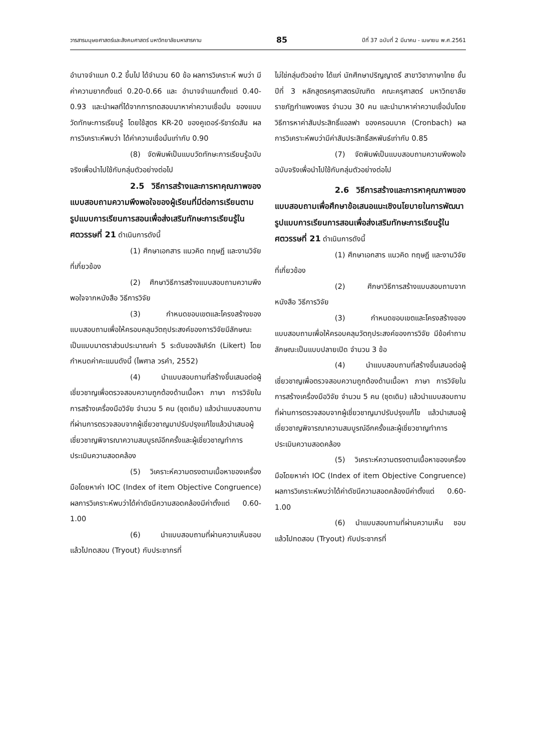วารสารมนุษยศาสตร์และสังคมศาสตร์ มหาวิทยาลัยมหาสารคาม 85 ปีที่ 37 ฉบับที่ 2 มีนาคม - เมษายน พ.ศ.2561
อำนาจจำแนก 0.2 ขึ้นไป ได้จำนวน 60 ข้อ ผลการวิเคราะห์ พบว่า มีค่าความยากตั้งแต่ 0.20-0.66 และ อำนาจจำแนกตั้งแต่ 0.40-0.93 และนำผลที่ได้จากการทดสอบมาหาค่าความเชื่อมั่น ของแบบวัดทักษะการเรียนรู้ โดยใช้สูตร KR-20 ของคูเดอร์-รีชาร์ดสัน ผลการวิเคราะห์พบว่า ได้ค่าความเชื่อมั่นเท่ากับ 0.90
(8) จัดพิมพ์เป็นแบบวัดทักษะการเรียนรู้ฉบับจริงเพื่อนำไปใช้กับกลุ่มตัวอย่างต่อไป
2.5 วิธีการสร้างและการหาคุณภาพของแบบสอบถามความพึงพอใจของผู้เรียนที่มีต่อการเรียนตามรูปแบบการเรียนการสอนเพื่อส่งเสริมทักษะการเรียนรู้ในศตวรรษที่ 21 ดำเนินการดังนี้
(1) ศึกษาเอกสาร แนวคิด ทฤษฎี และงานวิจัยที่เกี่ยวข้อง
(2) ศึกษาวิธีการสร้างแบบสอบถามความพึงพอใจจากหนังสือ วิธีการวิจัย
(3) กำหนดขอบเขตและโครงสร้างของแบบสอบถามเพื่อให้ครอบคลุมวัตถุประสงค์ของการวิจัยมีลักษณะเป็นแบบมาตราส่วนประมาณค่า 5 ระดับของลิเคิร์ท (Likert) โดยกำหนดค่าคะแนนดังนี้ (ไพศาล วรคำ, 2552)
(4) นำแบบสอบถามที่สร้างขึ้นเสนอต่อผู้เชี่ยวชาญเพื่อตรวจสอบความถูกต้องด้านเนื้อหา ภาษา การวิจัยในการสร้างเครื่องมือวิจัย จำนวน 5 คน (ชุดเดิม) แล้วนำแบบสอบถามที่ผ่านการตรวจสอบจากผู้เชี่ยวชาญมาปรับปรุงแก้ไขแล้วนำเสนอผู้เชี่ยวชาญพิจารณาความสมบูรณ์อีกครั้งและผู้เชี่ยวชาญทำการประเมินความสอดคล้อง
(5) วิเคราะห์ความตรงตามเนื้อหาของเครื่องมือโดยหาค่า IOC (Index of item Objective Congruence) ผลการวิเคราะห์พบว่าได้ค่าดัชนีความสอดคล้องมีค่าตั้งแต่ 0.60-1.00
(6) นำแบบสอบถามที่ผ่านความเห็นชอบแล้วไปทดสอบ (Tryout) กับประชากรที่
ไม่ใช่กลุ่มตัวอย่าง ได้แก่ นักศึกษาปริญญาตรี สาขาวิชาภาษาไทย ชั้นปีที่ 3 หลักสูตรครุศาสตรบัณฑิต คณะครุศาสตร์ มหาวิทยาลัยราชภัฏกำแพงเพชร จำนวน 30 คน และนำมาหาค่าความเชื่อมั่นโดยวิธีการหาค่าสัมประสิทธิ์แอลฟา ของครอนบาค (Cronbach) ผลการวิเคราะห์พบว่ามีค่าสัมประสิทธิ์สหพันธ์เท่ากับ 0.85
(7) จัดพิมพ์เป็นแบบสอบถามความพึงพอใจฉบับจริงเพื่อนำไปใช้กับกลุ่มตัวอย่างต่อไป
2.6 วิธีการสร้างและการหาคุณภาพของแบบสอบถามเพื่อศึกษาข้อเสนอแนะเชิงนโยบายในการพัฒนารูปแบบการเรียนการสอนเพื่อส่งเสริมทักษะการเรียนรู้ในศตวรรษที่ 21 ดำเนินการดังนี้
(1) ศึกษาเอกสาร แนวคิด ทฤษฎี และงานวิจัยที่เกี่ยวข้อง
(2) ศึกษาวิธีการสร้างแบบสอบถามจากหนังสือ วิธีการวิจัย
(3) กำหนดขอบเขตและโครงสร้างของแบบสอบถามเพื่อให้ครอบคลุมวัตถุประสงค์ของการวิจัย มีข้อคำถามลักษณะเป็นแบบปลายเปิด จำนวน 3 ข้อ
(4) นำแบบสอบถามที่สร้างขึ้นเสนอต่อผู้เชี่ยวชาญเพื่อตรวจสอบความถูกต้องด้านเนื้อหา ภาษา การวิจัยในการสร้างเครื่องมือวิจัย จำนวน 5 คน (ชุดเดิม) แล้วนำแบบสอบถามที่ผ่านการตรวจสอบจากผู้เชี่ยวชาญมาปรับปรุงแก้ไข แล้วนำเสนอผู้เชี่ยวชาญพิจารณาความสมบูรณ์อีกครั้งและผู้เชี่ยวชาญทำการประเมินความสอดคล้อง
(5) วิเคราะห์ความตรงตามเนื้อหาของเครื่องมือโดยหาค่า IOC (Index of item Objective Congruence) ผลการวิเคราะห์พบว่าได้ค่าดัชนีความสอดคล้องมีค่าตั้งแต่ 0.60-1.00
(6) นำแบบสอบถามที่ผ่านความเห็น ชอบแล้วไปทดสอบ (Tryout) กับประชากรที่